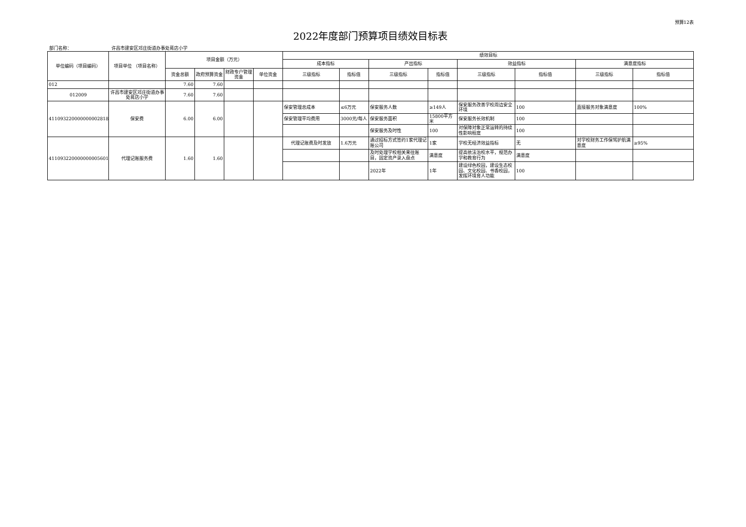预算12表
2022年度部门预算项目绩效目标表
部门名称： 许昌市建安区邓庄街道办事处蒋店小学
| 单位编码（项目编码） | 项目单位 （项目名称） | 项目金额（万元） | | | | 绩效目标 | | | | | | | |
| --- | --- | --- | --- | --- | --- | --- | --- | --- | --- | --- | --- | --- | --- |
| | | | | | | 成本指标 | | 产出指标 | | 效益指标 | | 满意度指标 | |
| | | 资金总额 | 政府预算资金 | 财政专户管理资金 | 单位资金 | 三级指标 | 指标值 | 三级指标 | 指标值 | 三级指标 | 指标值 | 三级指标 | 指标值 |
| 012 | | 7.60 | 7.60 | | | | | | | | | | |
| 012009 | 许昌市建安区邓庄街道办事处蒋店小学 | 7.60 | 7.60 | | | | | | | | | | |
| 411093220000000002818 | 保安费 | 6.00 | 6.00 | | | 保安管理总成本 | ≤6万元 | 保安服务人数 | ≥149人 | 保安服务改善学校周边安全环境 | 100 | 直接服务对象满意度 | 100% |
| | | | | | | 保安管理平均费用 | 3000元/每人 | 保安服务面积 | 15800平方米 | 保安服务长效机制 | 100 | | |
| | | | | | | | | 保安服务及时性 | 100 | 对保障对象正常运转的持续性影响程度 | 100 | | |
| 411093220000000005601 | 代理记账服务费 | 1.60 | 1.60 | | | 代理记账费及时发放 | 1.6万元 | 通过招标方式签约1家代理记账公司 | 1家 | 学校无经济效益指标 | 无 | 对学校财务工作保驾护航满意度 | ≥95% |
| | | | | | | | | 及时处理学校相关来往账目，固定资产录入盘点 | 满意度 | 提高依法治校水平，规范办学和教育行为 | 满意度 | | |
| | | | | | | | | 2022年 | 1年 | 建设绿色校园，建设生态校园、文化校园、书香校园，发挥环境育人功能 | 100 | | |